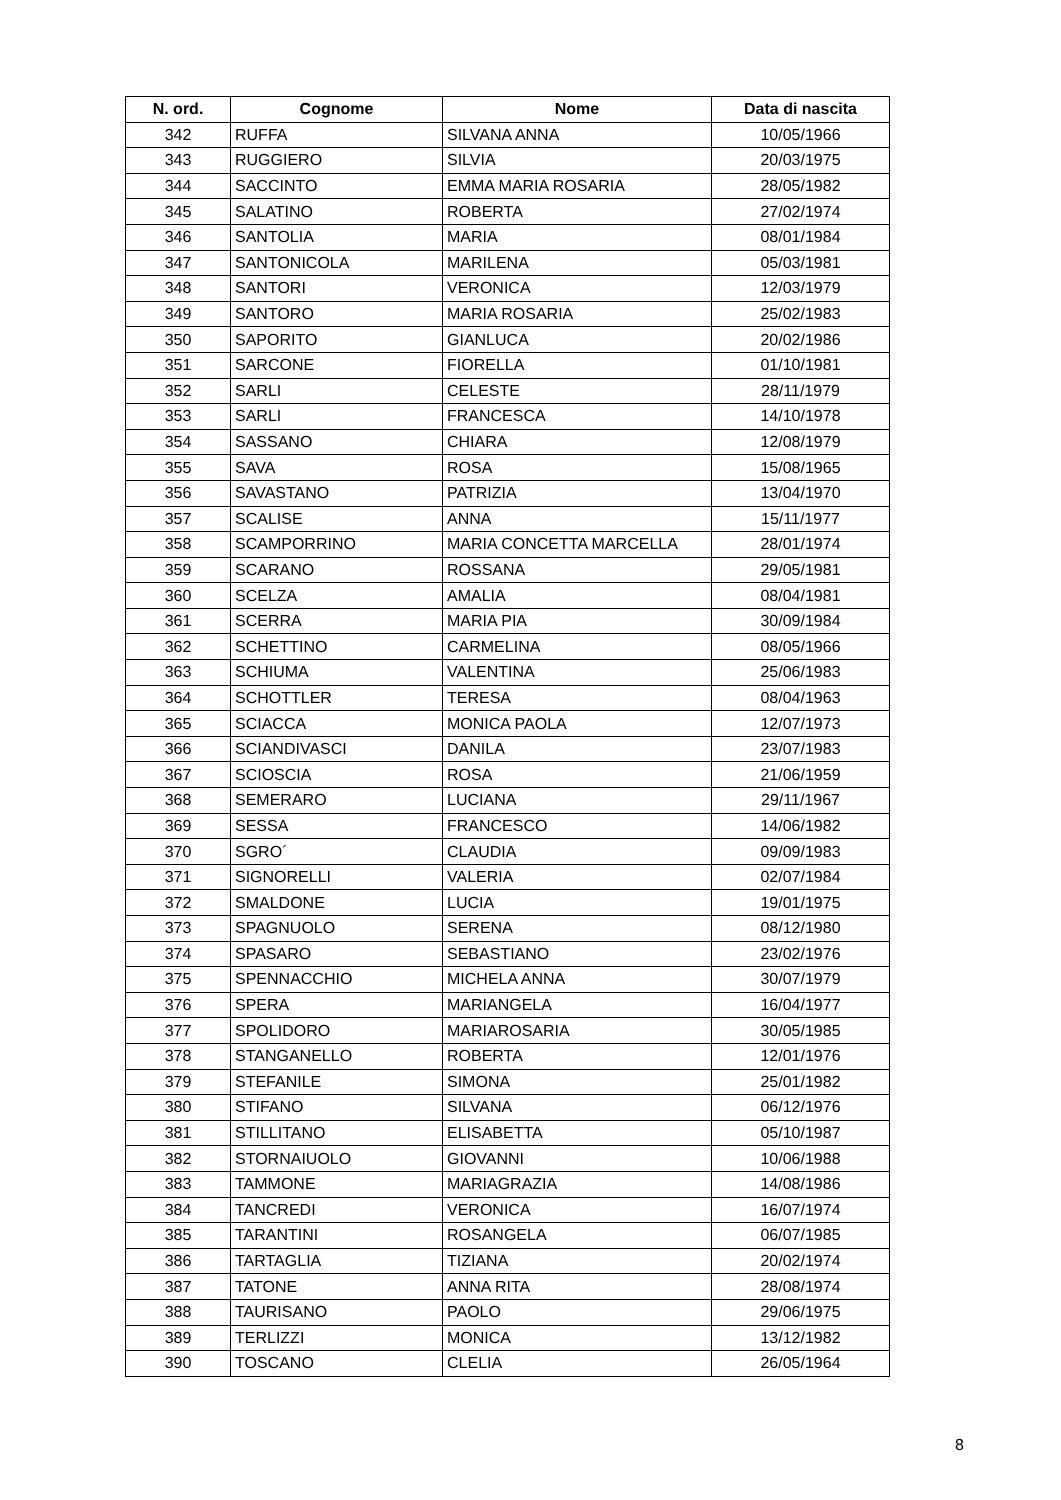| N. ord. | Cognome | Nome | Data di nascita |
| --- | --- | --- | --- |
| 342 | RUFFA | SILVANA ANNA | 10/05/1966 |
| 343 | RUGGIERO | SILVIA | 20/03/1975 |
| 344 | SACCINTO | EMMA MARIA ROSARIA | 28/05/1982 |
| 345 | SALATINO | ROBERTA | 27/02/1974 |
| 346 | SANTOLIA | MARIA | 08/01/1984 |
| 347 | SANTONICOLA | MARILENA | 05/03/1981 |
| 348 | SANTORI | VERONICA | 12/03/1979 |
| 349 | SANTORO | MARIA ROSARIA | 25/02/1983 |
| 350 | SAPORITO | GIANLUCA | 20/02/1986 |
| 351 | SARCONE | FIORELLA | 01/10/1981 |
| 352 | SARLI | CELESTE | 28/11/1979 |
| 353 | SARLI | FRANCESCA | 14/10/1978 |
| 354 | SASSANO | CHIARA | 12/08/1979 |
| 355 | SAVA | ROSA | 15/08/1965 |
| 356 | SAVASTANO | PATRIZIA | 13/04/1970 |
| 357 | SCALISE | ANNA | 15/11/1977 |
| 358 | SCAMPORRINO | MARIA CONCETTA MARCELLA | 28/01/1974 |
| 359 | SCARANO | ROSSANA | 29/05/1981 |
| 360 | SCELZA | AMALIA | 08/04/1981 |
| 361 | SCERRA | MARIA PIA | 30/09/1984 |
| 362 | SCHETTINO | CARMELINA | 08/05/1966 |
| 363 | SCHIUMA | VALENTINA | 25/06/1983 |
| 364 | SCHOTTLER | TERESA | 08/04/1963 |
| 365 | SCIACCA | MONICA PAOLA | 12/07/1973 |
| 366 | SCIANDIVASCI | DANILA | 23/07/1983 |
| 367 | SCIOSCIA | ROSA | 21/06/1959 |
| 368 | SEMERARO | LUCIANA | 29/11/1967 |
| 369 | SESSA | FRANCESCO | 14/06/1982 |
| 370 | SGRO´ | CLAUDIA | 09/09/1983 |
| 371 | SIGNORELLI | VALERIA | 02/07/1984 |
| 372 | SMALDONE | LUCIA | 19/01/1975 |
| 373 | SPAGNUOLO | SERENA | 08/12/1980 |
| 374 | SPASARO | SEBASTIANO | 23/02/1976 |
| 375 | SPENNACCHIO | MICHELA ANNA | 30/07/1979 |
| 376 | SPERA | MARIANGELA | 16/04/1977 |
| 377 | SPOLIDORO | MARIAROSARIA | 30/05/1985 |
| 378 | STANGANELLO | ROBERTA | 12/01/1976 |
| 379 | STEFANILE | SIMONA | 25/01/1982 |
| 380 | STIFANO | SILVANA | 06/12/1976 |
| 381 | STILLITANO | ELISABETTA | 05/10/1987 |
| 382 | STORNAIUOLO | GIOVANNI | 10/06/1988 |
| 383 | TAMMONE | MARIAGRAZIA | 14/08/1986 |
| 384 | TANCREDI | VERONICA | 16/07/1974 |
| 385 | TARANTINI | ROSANGELA | 06/07/1985 |
| 386 | TARTAGLIA | TIZIANA | 20/02/1974 |
| 387 | TATONE | ANNA RITA | 28/08/1974 |
| 388 | TAURISANO | PAOLO | 29/06/1975 |
| 389 | TERLIZZI | MONICA | 13/12/1982 |
| 390 | TOSCANO | CLELIA | 26/05/1964 |
8